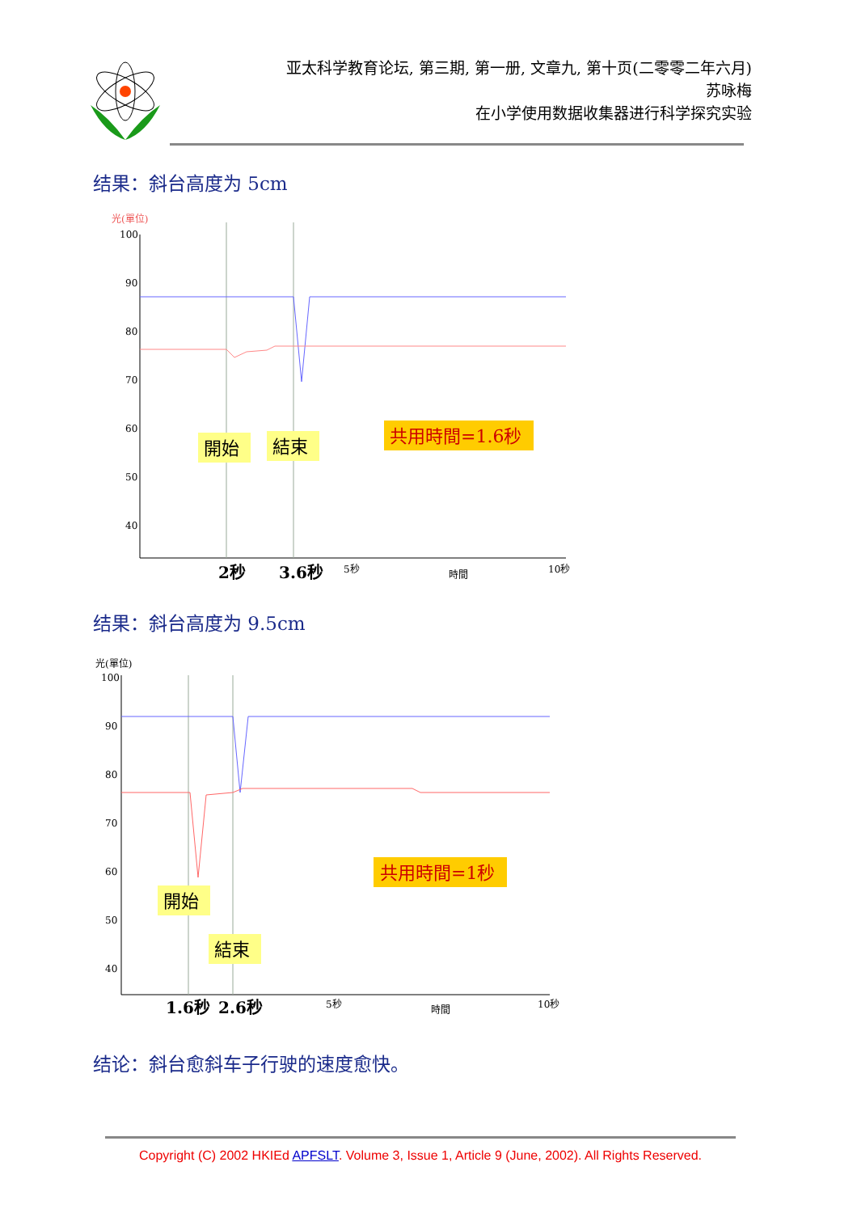亚太科学教育论坛, 第三期, 第一册, 文章九, 第十页(二零零二年六月)
苏咏梅
在小学使用数据收集器进行科学探究实验
结果：斜台高度为 5cm
光(單位)
100
90
80
70
60
50
40
.
開始
結束
共用時間=1.6秒
2秒
3.6秒
5秒
時間
10秒
结果：斜台高度为 9.5cm
光(單位)
100
90
80
70
60
50
40
開始
結束
共用時間=1秒
1.6秒
2.6秒
5秒
時間
10秒
结论：斜台愈斜车子行驶的速度愈快。
Copyright (C) 2002 HKIEd APFSLT. Volume 3, Issue 1, Article 9 (June, 2002). All Rights Reserved.